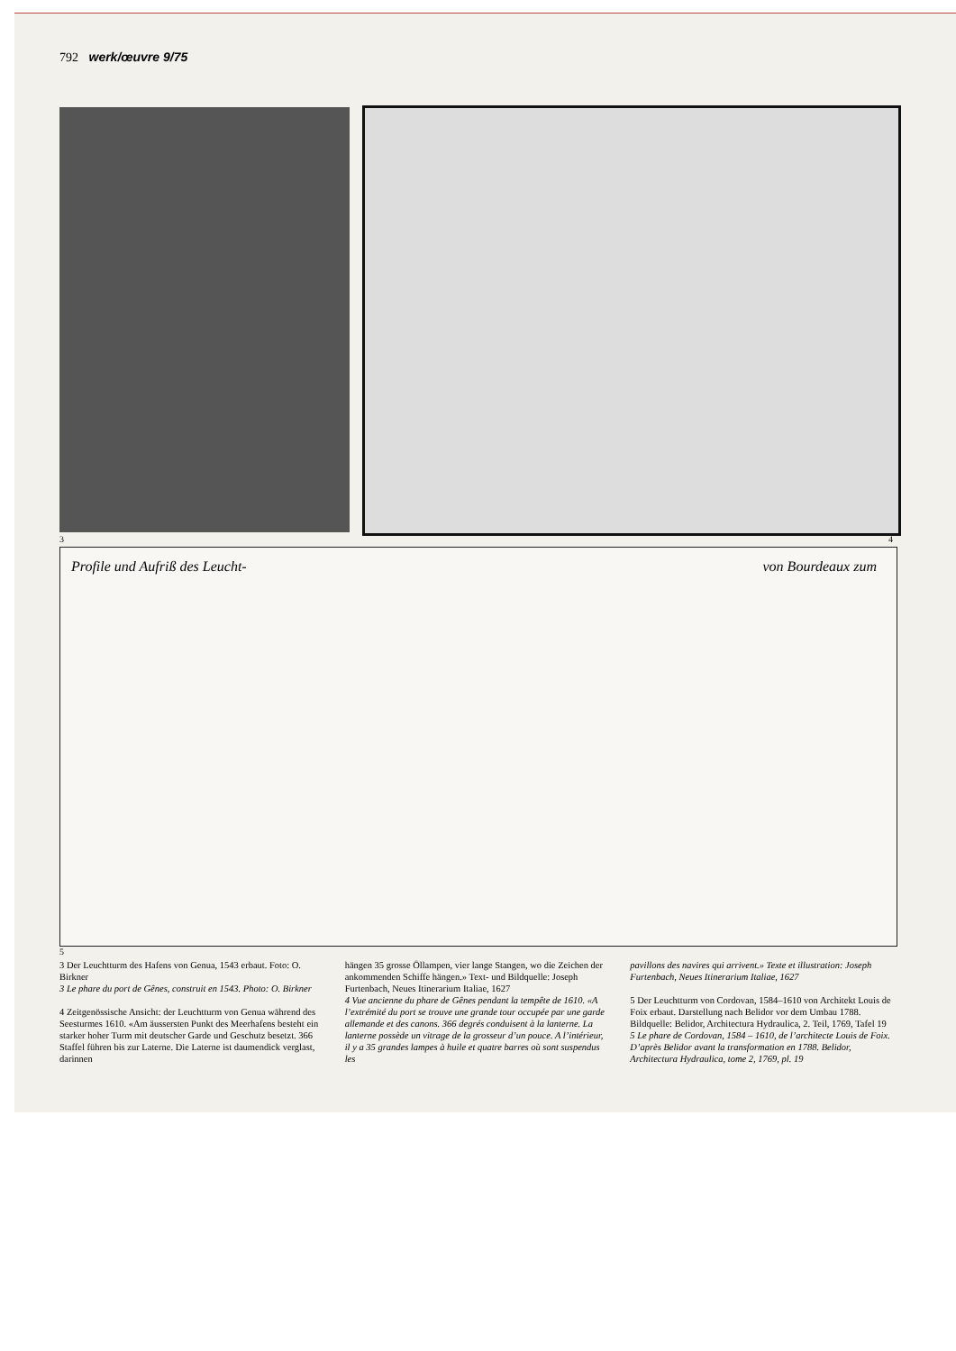792 werk/œuvre 9/75
3 4
Profile und Aufriß des Leucht- von Bourdeaux zum
5
3 Der Leuchtturm des Hafens von Genua, 1543 erbaut. Foto: O. Birkner
3 Le phare du port de Gênes, construit en 1543. Photo: O. Birkner
4 Zeitgenössische Ansicht: der Leuchtturm von Genua während des Seesturmes 1610. «Am äussersten Punkt des Meerhafens besteht ein starker hoher Turm mit deutscher Garde und Geschutz besetzt. 366 Staffel führen bis zur Laterne. Die Laterne ist daumendick verglast, darinnen
hängen 35 grosse Öllampen, vier lange Stangen, wo die Zeichen der ankommenden Schiffe hängen.» Text- und Bildquelle: Joseph Furtenbach, Neues Itinerarium Italiae, 1627
4 Vue ancienne du phare de Gênes pendant la tempête de 1610. «A l’extrémité du port se trouve une grande tour occupée par une garde allemande et des canons. 366 degrés conduisent à la lanterne. La lanterne possède un vitrage de la grosseur d’un pouce. A l’intérieur, il y a 35 grandes lampes à huile et quatre barres où sont suspendus les
pavillons des navires qui arrivent.» Texte et illustration: Joseph Furtenbach, Neues Itinerarium Italiae, 1627
5 Der Leuchtturm von Cordovan, 1584–1610 von Architekt Louis de Foix erbaut. Darstellung nach Belidor vor dem Umbau 1788. Bildquelle: Belidor, Architectura Hydraulica, 2. Teil, 1769, Tafel 19
5 Le phare de Cordovan, 1584 – 1610, de l’architecte Louis de Foix. D’après Belidor avant la transformation en 1788. Belidor, Architectura Hydraulica, tome 2, 1769, pl. 19